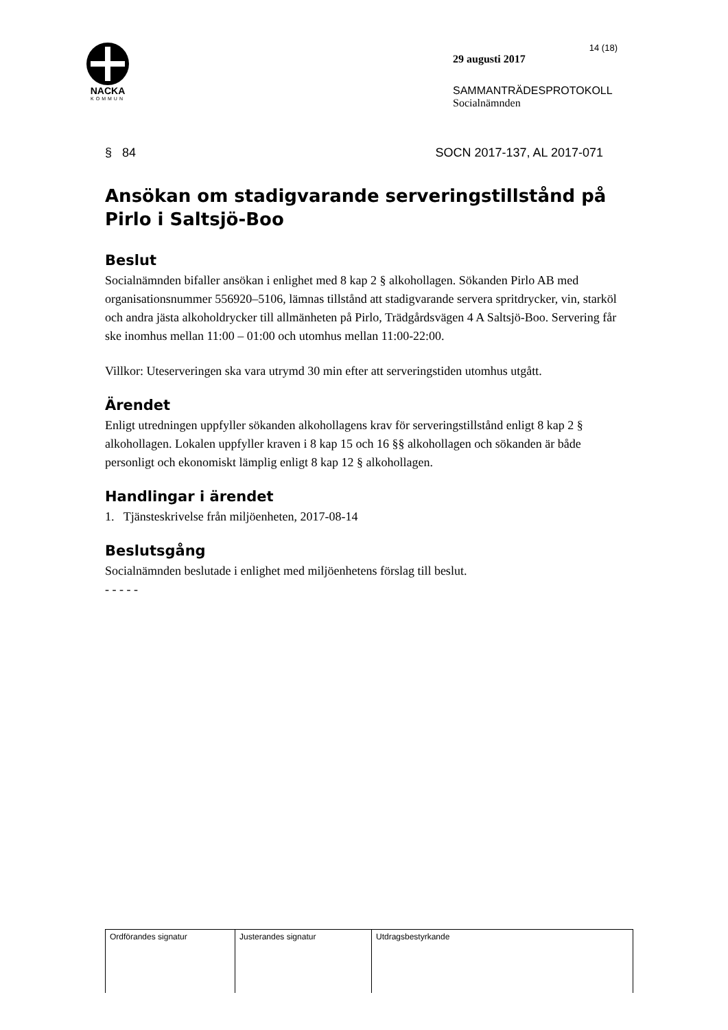NACKA
KOMMUN
14 (18)
29 augusti 2017
SAMMANTRÄDESPROTOKOLL
Socialnämnden
§ 84 SOCN 2017-137, AL 2017-071
Ansökan om stadigvarande serveringstillstånd på Pirlo i Saltsjö-Boo
Beslut
Socialnämnden bifaller ansökan i enlighet med 8 kap 2 § alkohollagen. Sökanden Pirlo AB med organisationsnummer 556920–5106, lämnas tillstånd att stadigvarande servera spritdrycker, vin, starköl och andra jästa alkoholdrycker till allmänheten på Pirlo, Trädgårdsvägen 4 A Saltsjö-Boo. Servering får ske inomhus mellan 11:00 – 01:00 och utomhus mellan 11:00-22:00.
Villkor: Uteserveringen ska vara utrymd 30 min efter att serveringstiden utomhus utgått.
Ärendet
Enligt utredningen uppfyller sökanden alkohollagens krav för serveringstillstånd enligt 8 kap 2 § alkohollagen. Lokalen uppfyller kraven i 8 kap 15 och 16 §§ alkohollagen och sökanden är både personligt och ekonomiskt lämplig enligt 8 kap 12 § alkohollagen.
Handlingar i ärendet
1. Tjänsteskrivelse från miljöenheten, 2017-08-14
Beslutsgång
Socialnämnden beslutade i enlighet med miljöenhetens förslag till beslut.
- - - - -
| Ordförandes signatur | Justerandes signatur | Utdragsbestyrkande |